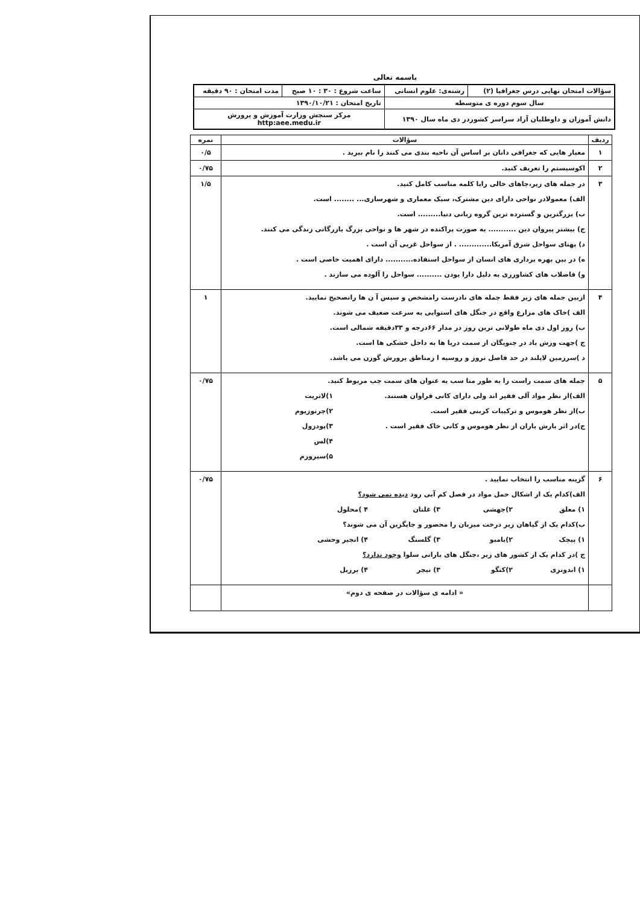باسمه تعالی
| سؤالات امتحان نهایی درس جغرافیا (۲) | رشته‌ی: علوم انسانی | ساعت شروع : ۳۰ : ۱۰ صبح | مدت امتحان : ۹۰ دقیقه |
| سال سوم دوره ی متوسطه | | تاریخ امتحان : ۱۳۹۰/۱۰/۲۱ | |
| دانش آموزان و داوطلبان آزاد سراسر کشوردر دی ماه سال ۱۳۹۰ | | مرکز سنجش وزارت آموزش و پرورش http:aee.medu.ir | |
| ردیف | سؤالات | نمره |
| --- | --- | --- |
| ۱ | معیار هایی که جغرافی دانان بر اساس آن ناحیه بندی می کنند را نام ببرید . | ۰/۵ |
| ۲ | اکوسیستم را تعریف کنید. | ۰/۷۵ |
| ۳ | در جمله های زیر،جاهای خالی رابا کلمه مناسب کامل کنید. الف) معمولادر نواحی دارای دین مشترک، سبک معماری و شهرسازی... ........ است. ب) بزرگترین و گسترده ترین گروه زبانی دنیا......... است. ج) بیشتر پیروان دین ........... به صورت پراکنده در شهر ها و نواحی بزرگ بازرگانی زندگی می کنند. د) پهنای سواحل شرق آمریکا............. . از سواحل غربی آن است . ه) در بین بهره برداری های انسان از سواحل استفاده........... دارای اهمیت خاصی است . و) فاضلاب های کشاورزی به دلیل دارا بودن .......... سواحل را آلوده می سازند . | ۱/۵ |
| ۴ | ازبین جمله های زیر فقط جمله های نادرست رامشخص و سپس آ ن ها راتصحیح نمایید. الف )خاک های مزارع واقع در جنگل های استوایی به سرعت ضعیف می شوند. ب) روز اول دی ماه طولانی ترین روز در مدار ۶۶درجه و ۳۳دقیقه شمالی است. ج )جهت وزش باد در جنوبگان از سمت دریا ها به داخل خشکی ها است. د )سرزمین لاپلند در حد فاصل نروز و روسیه ا زمناطق پرورش گوزن می باشد. | ۱ |
| ۵ | جمله های سمت راست را به طور منا سب به عنوان های سمت چپ مربوط کنید. الف)از نظر مواد آلی فقیر اند ولی دارای کانی فراوان هستند. ب)از نظر هوموس و ترکیبات کربنی فقیر است. ج)در اثر بارش باران از نظر هوموس و کانی خاک فقیر است . ۱)لاتریت ۲)چرنوزیوم ۳)پودزول ۴)لس ۵)سیروزم | ۰/۷۵ |
| ۶ | گزینه مناسب را انتخاب نمایید . الف)کدام یک از اشکال حمل مواد در فصل کم آبی رود دیده نمی شود؟ ۱) معلق ۲)جهشی ۳) غلتان ۴ )محلول ب)کدام یک از گیاهان زیر درخت میزبان را محصور و جایگزین آن می شوند؟ ۱) پیچک ۲)بامبو ۳) گلسنگ ۴) انجیر وحشی ج )در کدام یک از کشور های زیر ،جنگل های بارانی سلوا وجود ندارد؟ ۱) اندونزی ۲)کنگو ۳) نیجر ۴) برزیل | ۰/۷۵ |
| | « ادامه ی سؤالات در صفحه ی دوم» | |